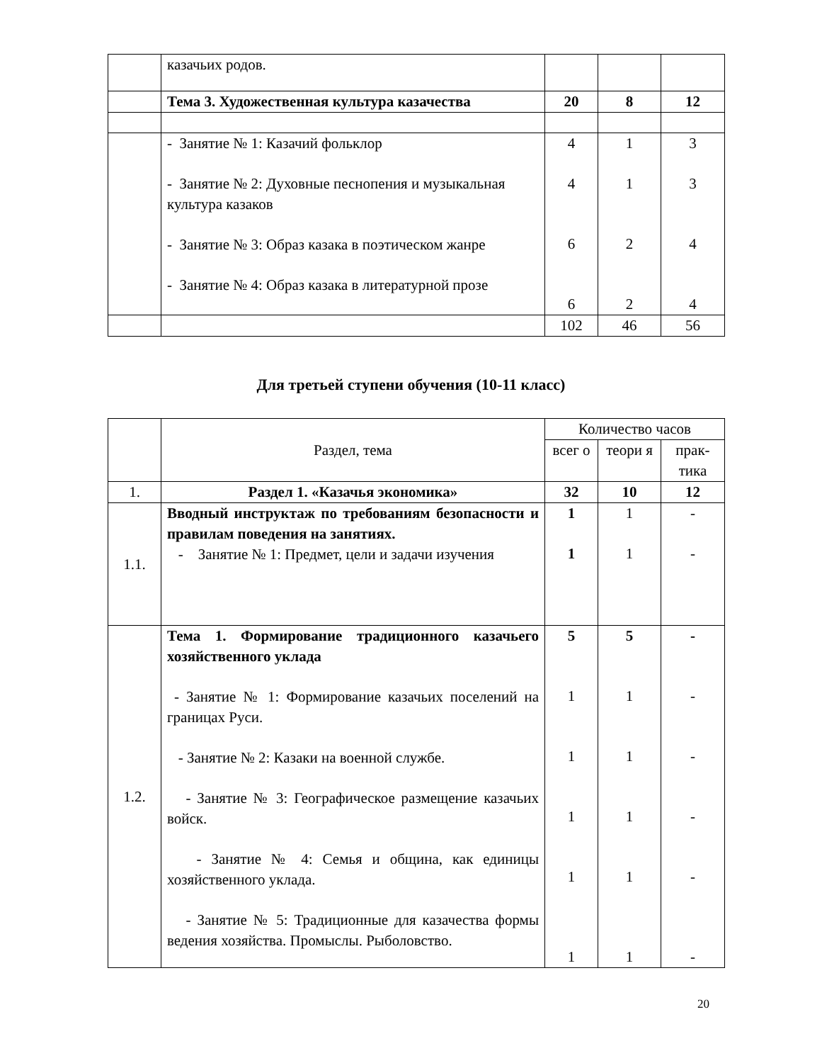| | казачьих родов. | | | |
| | Тема 3. Художественная культура казачества | 20 | 8 | 12 |
| | - Занятие № 1: Казачий фольклор - Занятие № 2: Духовные песнопения и музыкальная культура казаков - Занятие № 3: Образ казака в поэтическом жанре - Занятие № 4: Образ казака в литературной прозе | 4 4 6 6 | 1 1 2 2 | 3 3 4 4 |
| | | 102 | 46 | 56 |
Для третьей ступени обучения (10-11 класс)
| | Раздел, тема | Количество часов | | |
| | | всег о | теори я | прак-тика |
| 1. | Раздел 1. «Казачья экономика» | 32 | 10 | 12 |
| 1.1. | Вводный инструктаж по требованиям безопасности и правилам поведения на занятиях. - Занятие № 1: Предмет, цели и задачи изучения | 1 1 | 1 1 | - - |
| 1.2. | Тема 1. Формирование традиционного казачьего хозяйственного уклада - Занятие № 1: Формирование казачьих поселений на границах Руси. - Занятие № 2: Казаки на военной службе. - Занятие № 3: Географическое размещение казачьих войск. - Занятие № 4: Семья и община, как единицы хозяйственного уклада. - Занятие № 5: Традиционные для казачества формы ведения хозяйства. Промыслы. Рыболовство. | 5 1 1 1 1 1 | 5 1 1 1 1 1 | - - - - - - |
20